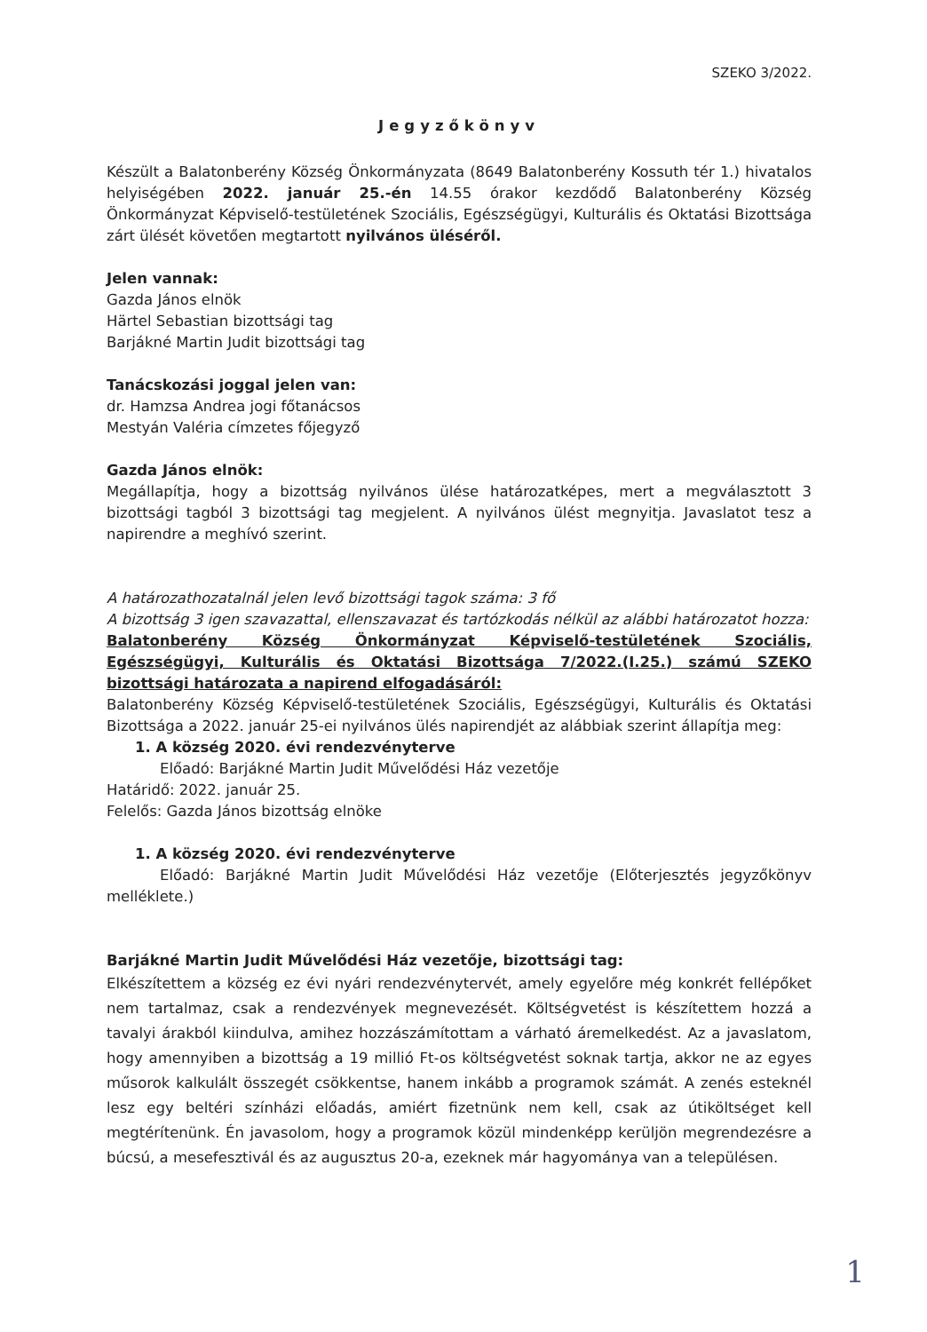SZEKO 3/2022.
Jegyzőkönyv
Készült a Balatonberény Község Önkormányzata (8649 Balatonberény Kossuth tér 1.) hivatalos helyiségében 2022. január 25.-én 14.55 órakor kezdődő Balatonberény Község Önkormányzat Képviselő-testületének Szociális, Egészségügyi, Kulturális és Oktatási Bizottsága zárt ülését követően megtartott nyilvános üléséről.
Jelen vannak:
Gazda János elnök
Härtel Sebastian bizottsági tag
Barjákné Martin Judit bizottsági tag
Tanácskozási joggal jelen van:
dr. Hamzsa Andrea jogi főtanácsos
Mestyán Valéria címzetes főjegyző
Gazda János elnök:
Megállapítja, hogy a bizottság nyilvános ülése határozatképes, mert a megválasztott 3 bizottsági tagból 3 bizottsági tag megjelent. A nyilvános ülést megnyitja. Javaslatot tesz a napirendre a meghívó szerint.
A határozathozatalnál jelen levő bizottsági tagok száma: 3 fő
A bizottság 3 igen szavazattal, ellenszavazat és tartózkodás nélkül az alábbi határozatot hozza:
Balatonberény Község Önkormányzat Képviselő-testületének Szociális, Egészségügyi, Kulturális és Oktatási Bizottsága 7/2022.(I.25.) számú SZEKO bizottsági határozata a napirend elfogadásáról:
Balatonberény Község Képviselő-testületének Szociális, Egészségügyi, Kulturális és Oktatási Bizottsága a 2022. január 25-ei nyilvános ülés napirendjét az alábbiak szerint állapítja meg:
1. A község 2020. évi rendezvényterve
Előadó: Barjákné Martin Judit Művelődési Ház vezetője
Határidő: 2022. január 25.
Felelős: Gazda János bizottság elnöke
1. A község 2020. évi rendezvényterve
Előadó: Barjákné Martin Judit Művelődési Ház vezetője (Előterjesztés jegyzőkönyv melléklete.)
Barjákné Martin Judit Művelődési Ház vezetője, bizottsági tag:
Elkészítettem a község ez évi nyári rendezvénytervét, amely egyelőre még konkrét fellépőket nem tartalmaz, csak a rendezvények megnevezését. Költségvetést is készítettem hozzá a tavalyi árakból kiindulva, amihez hozzászámítottam a várható áremelkedést. Az a javaslatom, hogy amennyiben a bizottság a 19 millió Ft-os költségvetést soknak tartja, akkor ne az egyes műsorok kalkulált összegét csökkentse, hanem inkább a programok számát. A zenés esteknél lesz egy beltéri színházi előadás, amiért fizetnünk nem kell, csak az útiköltséget kell megtérítenünk. Én javasolom, hogy a programok közül mindenképp kerüljön megrendezésre a búcsú, a mesefesztivál és az augusztus 20-a, ezeknek már hagyománya van a településen.
1